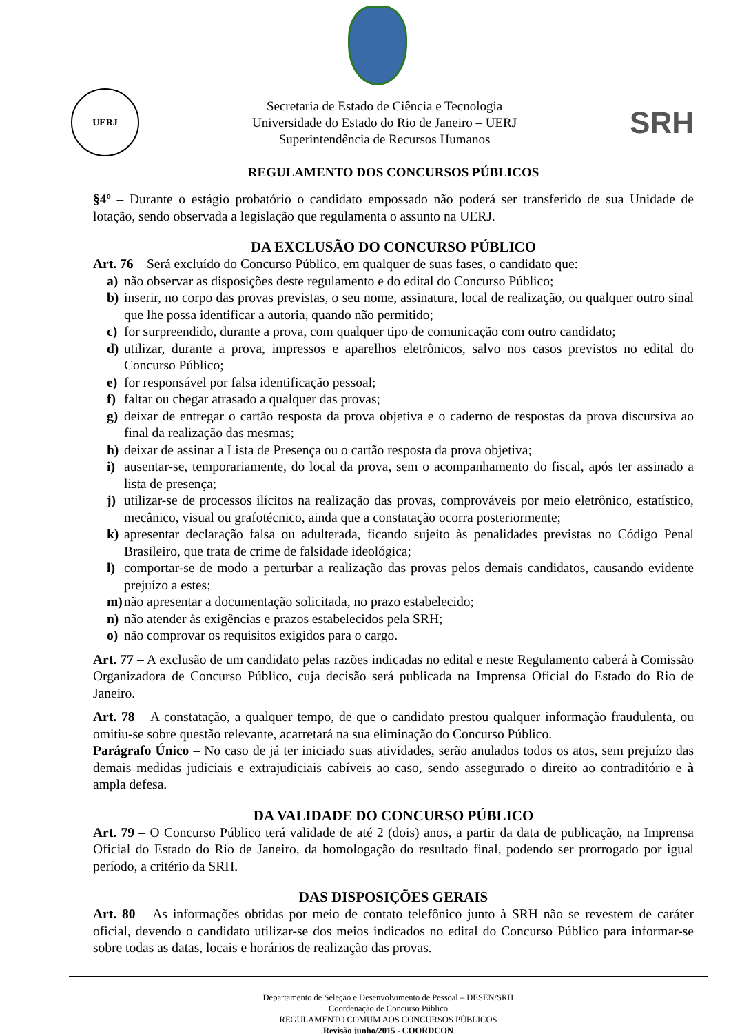UERJ
Secretaria de Estado de Ciência e Tecnologia
Universidade do Estado do Rio de Janeiro – UERJ
Superintendência de Recursos Humanos
SRH
REGULAMENTO DOS CONCURSOS PÚBLICOS
§4º – Durante o estágio probatório o candidato empossado não poderá ser transferido de sua Unidade de lotação, sendo observada a legislação que regulamenta o assunto na UERJ.
DA EXCLUSÃO DO CONCURSO PÚBLICO
Art. 76 – Será excluído do Concurso Público, em qualquer de suas fases, o candidato que:
a) não observar as disposições deste regulamento e do edital do Concurso Público;
b) inserir, no corpo das provas previstas, o seu nome, assinatura, local de realização, ou qualquer outro sinal que lhe possa identificar a autoria, quando não permitido;
c) for surpreendido, durante a prova, com qualquer tipo de comunicação com outro candidato;
d) utilizar, durante a prova, impressos e aparelhos eletrônicos, salvo nos casos previstos no edital do Concurso Público;
e) for responsável por falsa identificação pessoal;
f) faltar ou chegar atrasado a qualquer das provas;
g) deixar de entregar o cartão resposta da prova objetiva e o caderno de respostas da prova discursiva ao final da realização das mesmas;
h) deixar de assinar a Lista de Presença ou o cartão resposta da prova objetiva;
i) ausentar-se, temporariamente, do local da prova, sem o acompanhamento do fiscal, após ter assinado a lista de presença;
j) utilizar-se de processos ilícitos na realização das provas, comprováveis por meio eletrônico, estatístico, mecânico, visual ou grafotécnico, ainda que a constatação ocorra posteriormente;
k) apresentar declaração falsa ou adulterada, ficando sujeito às penalidades previstas no Código Penal Brasileiro, que trata de crime de falsidade ideológica;
l) comportar-se de modo a perturbar a realização das provas pelos demais candidatos, causando evidente prejuízo a estes;
m) não apresentar a documentação solicitada, no prazo estabelecido;
n) não atender às exigências e prazos estabelecidos pela SRH;
o) não comprovar os requisitos exigidos para o cargo.
Art. 77 – A exclusão de um candidato pelas razões indicadas no edital e neste Regulamento caberá à Comissão Organizadora de Concurso Público, cuja decisão será publicada na Imprensa Oficial do Estado do Rio de Janeiro.
Art. 78 – A constatação, a qualquer tempo, de que o candidato prestou qualquer informação fraudulenta, ou omitiu-se sobre questão relevante, acarretará na sua eliminação do Concurso Público.
Parágrafo Único – No caso de já ter iniciado suas atividades, serão anulados todos os atos, sem prejuízo das demais medidas judiciais e extrajudiciais cabíveis ao caso, sendo assegurado o direito ao contraditório e à ampla defesa.
DA VALIDADE DO CONCURSO PÚBLICO
Art. 79 – O Concurso Público terá validade de até 2 (dois) anos, a partir da data de publicação, na Imprensa Oficial do Estado do Rio de Janeiro, da homologação do resultado final, podendo ser prorrogado por igual período, a critério da SRH.
DAS DISPOSIÇÕES GERAIS
Art. 80 – As informações obtidas por meio de contato telefônico junto à SRH não se revestem de caráter oficial, devendo o candidato utilizar-se dos meios indicados no edital do Concurso Público para informar-se sobre todas as datas, locais e horários de realização das provas.
Departamento de Seleção e Desenvolvimento de Pessoal – DESEN/SRH
Coordenação de Concurso Público
REGULAMENTO COMUM AOS CONCURSOS PÚBLICOS
Revisão junho/2015 - COORDCON